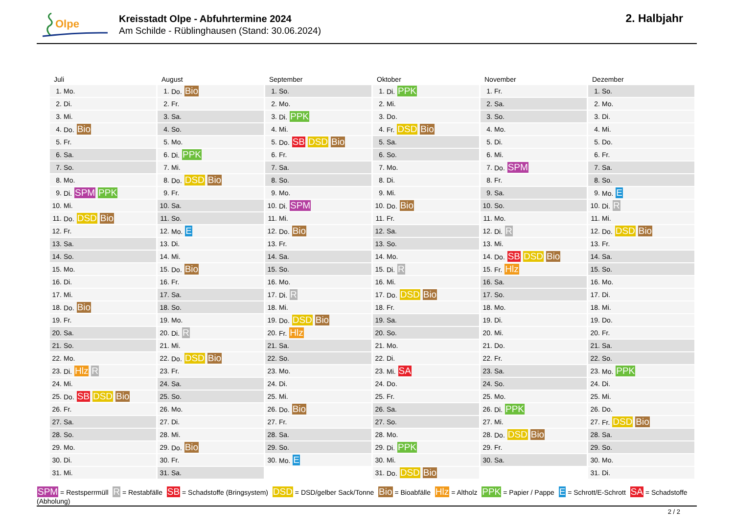Olpe
Kreisstadt Olpe - Abfuhrtermine 2024
Am Schilde - Rüblinghausen (Stand: 30.06.2024)
2. Halbjahr
Juli
| 1. | Mo. |
| 2. | Di. |
| 3. | Mi. |
| 4. | Do. Bio |
| 5. | Fr. |
| 6. | Sa. |
| 7. | So. |
| 8. | Mo. |
| 9. | Di. SPM PPK |
| 10. | Mi. |
| 11. | Do. DSD Bio |
| 12. | Fr. |
| 13. | Sa. |
| 14. | So. |
| 15. | Mo. |
| 16. | Di. |
| 17. | Mi. |
| 18. | Do. Bio |
| 19. | Fr. |
| 20. | Sa. |
| 21. | So. |
| 22. | Mo. |
| 23. | Di. Hlz R |
| 24. | Mi. |
| 25. | Do. SB DSD Bio |
| 26. | Fr. |
| 27. | Sa. |
| 28. | So. |
| 29. | Mo. |
| 30. | Di. |
| 31. | Mi. |
August
| 1. | Do. Bio |
| 2. | Fr. |
| 3. | Sa. |
| 4. | So. |
| 5. | Mo. |
| 6. | Di. PPK |
| 7. | Mi. |
| 8. | Do. DSD Bio |
| 9. | Fr. |
| 10. | Sa. |
| 11. | So. |
| 12. | Mo. E |
| 13. | Di. |
| 14. | Mi. |
| 15. | Do. Bio |
| 16. | Fr. |
| 17. | Sa. |
| 18. | So. |
| 19. | Mo. |
| 20. | Di. R |
| 21. | Mi. |
| 22. | Do. DSD Bio |
| 23. | Fr. |
| 24. | Sa. |
| 25. | So. |
| 26. | Mo. |
| 27. | Di. |
| 28. | Mi. |
| 29. | Do. Bio |
| 30. | Fr. |
| 31. | Sa. |
September
| 1. | So. |
| 2. | Mo. |
| 3. | Di. PPK |
| 4. | Mi. |
| 5. | Do. SB DSD Bio |
| 6. | Fr. |
| 7. | Sa. |
| 8. | So. |
| 9. | Mo. |
| 10. | Di. SPM |
| 11. | Mi. |
| 12. | Do. Bio |
| 13. | Fr. |
| 14. | Sa. |
| 15. | So. |
| 16. | Mo. |
| 17. | Di. R |
| 18. | Mi. |
| 19. | Do. DSD Bio |
| 20. | Fr. Hlz |
| 21. | Sa. |
| 22. | So. |
| 23. | Mo. |
| 24. | Di. |
| 25. | Mi. |
| 26. | Do. Bio |
| 27. | Fr. |
| 28. | Sa. |
| 29. | So. |
| 30. | Mo. E |
Oktober
| 1. | Di. PPK |
| 2. | Mi. |
| 3. | Do. |
| 4. | Fr. DSD Bio |
| 5. | Sa. |
| 6. | So. |
| 7. | Mo. |
| 8. | Di. |
| 9. | Mi. |
| 10. | Do. Bio |
| 11. | Fr. |
| 12. | Sa. |
| 13. | So. |
| 14. | Mo. |
| 15. | Di. R |
| 16. | Mi. |
| 17. | Do. DSD Bio |
| 18. | Fr. |
| 19. | Sa. |
| 20. | So. |
| 21. | Mo. |
| 22. | Di. |
| 23. | Mi. SA |
| 24. | Do. |
| 25. | Fr. |
| 26. | Sa. |
| 27. | So. |
| 28. | Mo. |
| 29. | Di. PPK |
| 30. | Mi. |
| 31. | Do. DSD Bio |
November
| 1. | Fr. |
| 2. | Sa. |
| 3. | So. |
| 4. | Mo. |
| 5. | Di. |
| 6. | Mi. |
| 7. | Do. SPM |
| 8. | Fr. |
| 9. | Sa. |
| 10. | So. |
| 11. | Mo. |
| 12. | Di. R |
| 13. | Mi. |
| 14. | Do. SB DSD Bio |
| 15. | Fr. Hlz |
| 16. | Sa. |
| 17. | So. |
| 18. | Mo. |
| 19. | Di. |
| 20. | Mi. |
| 21. | Do. |
| 22. | Fr. |
| 23. | Sa. |
| 24. | So. |
| 25. | Mo. |
| 26. | Di. PPK |
| 27. | Mi. |
| 28. | Do. DSD Bio |
| 29. | Fr. |
| 30. | Sa. |
Dezember
| 1. | So. |
| 2. | Mo. |
| 3. | Di. |
| 4. | Mi. |
| 5. | Do. |
| 6. | Fr. |
| 7. | Sa. |
| 8. | So. |
| 9. | Mo. E |
| 10. | Di. R |
| 11. | Mi. |
| 12. | Do. DSD Bio |
| 13. | Fr. |
| 14. | Sa. |
| 15. | So. |
| 16. | Mo. |
| 17. | Di. |
| 18. | Mi. |
| 19. | Do. |
| 20. | Fr. |
| 21. | Sa. |
| 22. | So. |
| 23. | Mo. PPK |
| 24. | Di. |
| 25. | Mi. |
| 26. | Do. |
| 27. | Fr. DSD Bio |
| 28. | Sa. |
| 29. | So. |
| 30. | Mo. |
| 31. | Di. |
SPM = Restsperrmüll R = Restabfälle SB = Schadstoffe (Bringsystem) DSD = DSD/gelber Sack/Tonne Bio = Bioabfälle Hlz = Altholz PPK = Papier / Pappe E = Schrott/E-Schrott SA = Schadstoffe (Abholung)
2 / 2